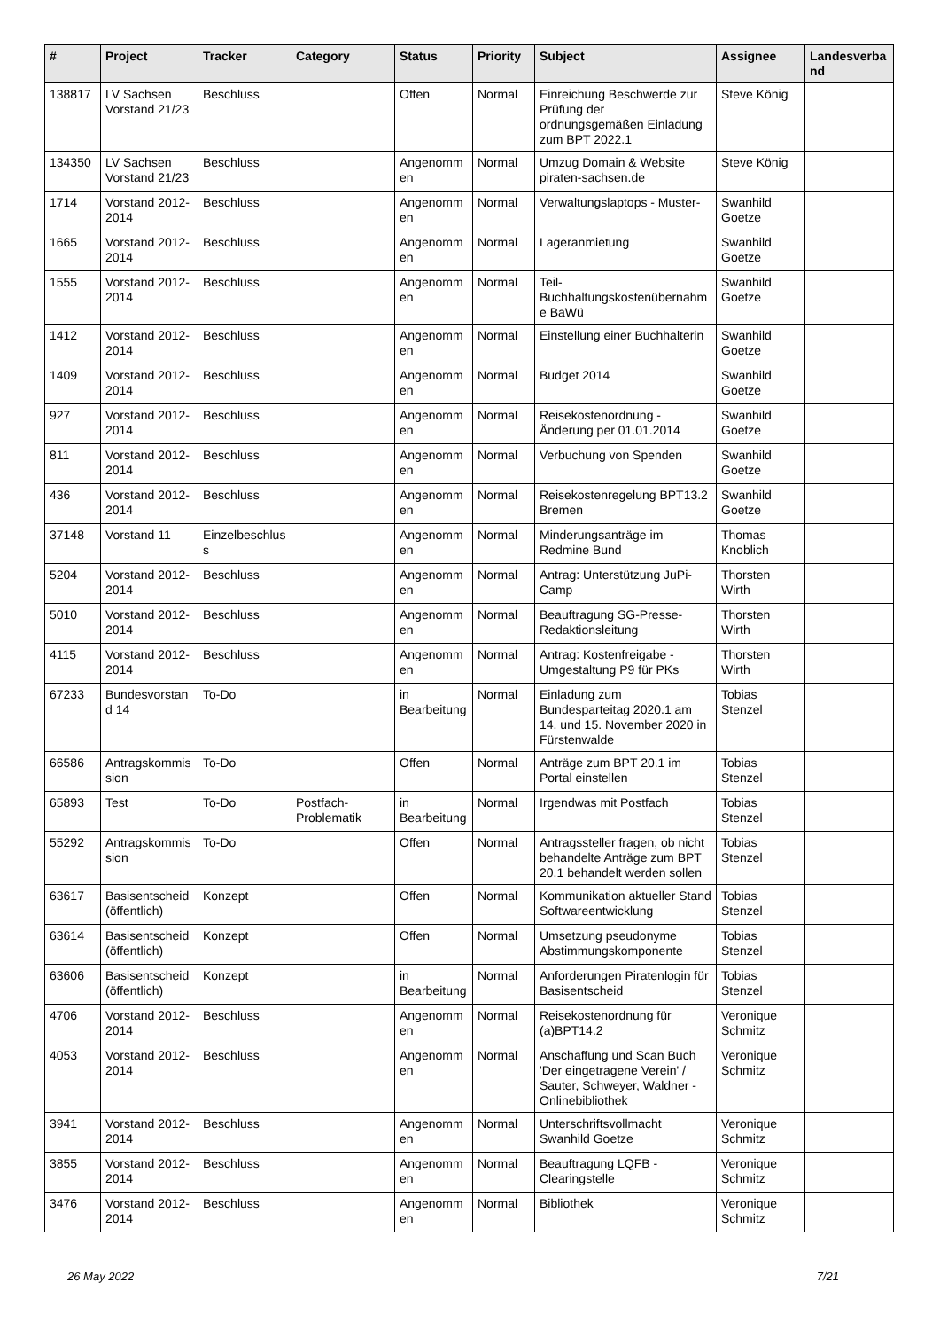| # | Project | Tracker | Category | Status | Priority | Subject | Assignee | Landesverband |
| --- | --- | --- | --- | --- | --- | --- | --- | --- |
| 138817 | LV Sachsen Vorstand 21/23 | Beschluss | | Offen | Normal | Einreichung Beschwerde zur Prüfung der ordnungsgemäßen Einladung zum BPT 2022.1 | Steve König | |
| 134350 | LV Sachsen Vorstand 21/23 | Beschluss | | Angenommen | Normal | Umzug Domain & Website piraten-sachsen.de | Steve König | |
| 1714 | Vorstand 2012-2014 | Beschluss | | Angenommen | Normal | Verwaltungslaptops - Muster- | Swanhild Goetze | |
| 1665 | Vorstand 2012-2014 | Beschluss | | Angenommen | Normal | Lageranmietung | Swanhild Goetze | |
| 1555 | Vorstand 2012-2014 | Beschluss | | Angenommen | Normal | Teil-Buchhaltungskostenübernahme BaWü | Swanhild Goetze | |
| 1412 | Vorstand 2012-2014 | Beschluss | | Angenommen | Normal | Einstellung einer Buchhalterin | Swanhild Goetze | |
| 1409 | Vorstand 2012-2014 | Beschluss | | Angenommen | Normal | Budget 2014 | Swanhild Goetze | |
| 927 | Vorstand 2012-2014 | Beschluss | | Angenommen | Normal | Reisekostenordnung - Änderung per 01.01.2014 | Swanhild Goetze | |
| 811 | Vorstand 2012-2014 | Beschluss | | Angenommen | Normal | Verbuchung von Spenden | Swanhild Goetze | |
| 436 | Vorstand 2012-2014 | Beschluss | | Angenommen | Normal | Reisekostenregelung BPT13.2 Bremen | Swanhild Goetze | |
| 37148 | Vorstand 11 | Einzelbeschluss | | Angenommen | Normal | Minderungsanträge im Redmine Bund | Thomas Knoblich | |
| 5204 | Vorstand 2012-2014 | Beschluss | | Angenommen | Normal | Antrag: Unterstützung JuPi-Camp | Thorsten Wirth | |
| 5010 | Vorstand 2012-2014 | Beschluss | | Angenommen | Normal | Beauftragung SG-Presse-Redaktionsleitung | Thorsten Wirth | |
| 4115 | Vorstand 2012-2014 | Beschluss | | Angenommen | Normal | Antrag: Kostenfreigabe - Umgestaltung P9 für PKs | Thorsten Wirth | |
| 67233 | Bundesvorstand 14 | To-Do | | in Bearbeitung | Normal | Einladung zum Bundesparteitag 2020.1 am 14. und 15. November 2020 in Fürstenwalde | Tobias Stenzel | |
| 66586 | Antragskommission | To-Do | | Offen | Normal | Anträge zum BPT 20.1 im Portal einstellen | Tobias Stenzel | |
| 65893 | Test | To-Do | Postfach-Problematik | in Bearbeitung | Normal | Irgendwas mit Postfach | Tobias Stenzel | |
| 55292 | Antragskommission | To-Do | | Offen | Normal | Antragssteller fragen, ob nicht behandelte Anträge zum BPT 20.1 behandelt werden sollen | Tobias Stenzel | |
| 63617 | Basisentscheid (öffentlich) | Konzept | | Offen | Normal | Kommunikation aktueller Stand Softwareentwicklung | Tobias Stenzel | |
| 63614 | Basisentscheid (öffentlich) | Konzept | | Offen | Normal | Umsetzung pseudonyme Abstimmungskomponente | Tobias Stenzel | |
| 63606 | Basisentscheid (öffentlich) | Konzept | | in Bearbeitung | Normal | Anforderungen Piratenlogin für Basisentscheid | Tobias Stenzel | |
| 4706 | Vorstand 2012-2014 | Beschluss | | Angenommen | Normal | Reisekostenordnung für (a)BPT14.2 | Veronique Schmitz | |
| 4053 | Vorstand 2012-2014 | Beschluss | | Angenommen | Normal | Anschaffung und Scan Buch 'Der eingetragene Verein' / Sauter, Schweyer, Waldner - Onlinebibliothek | Veronique Schmitz | |
| 3941 | Vorstand 2012-2014 | Beschluss | | Angenommen | Normal | Unterschriftsvollmacht Swanhild Goetze | Veronique Schmitz | |
| 3855 | Vorstand 2012-2014 | Beschluss | | Angenommen | Normal | Beauftragung LQFB - Clearingstelle | Veronique Schmitz | |
| 3476 | Vorstand 2012-2014 | Beschluss | | Angenommen | Normal | Bibliothek | Veronique Schmitz | |
26 May 2022 7/21